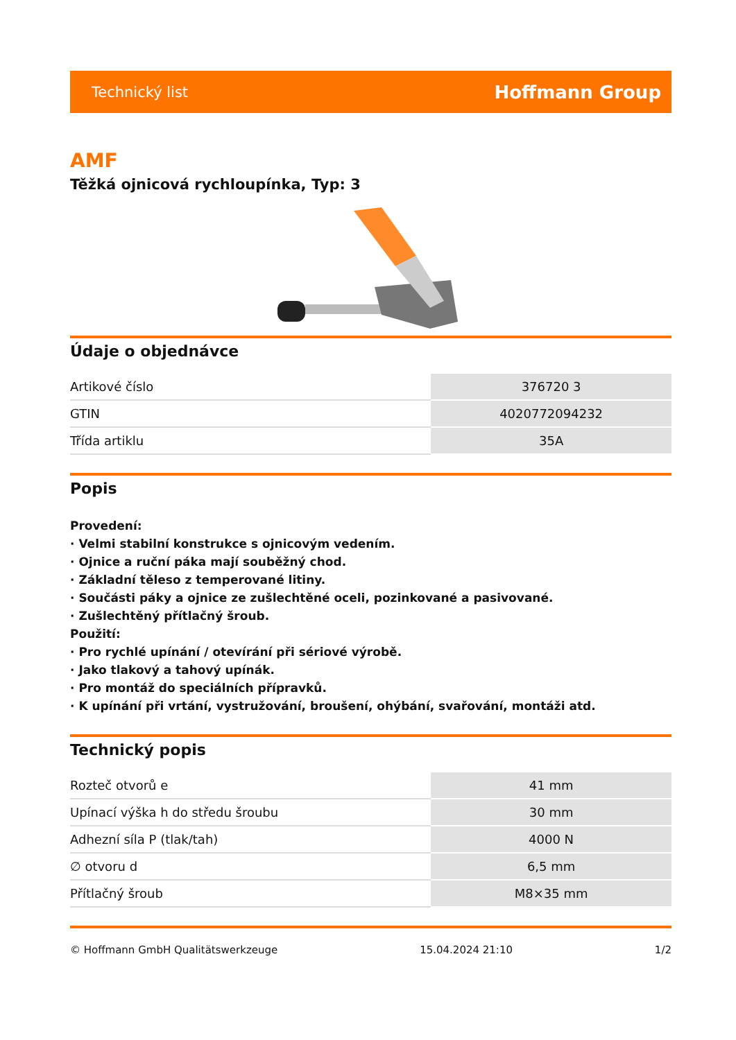Technický list Hoffmann Group
AMF
Těžká ojnicová rychloupínka, Typ: 3
Údaje o objednávce
| Artikové číslo | 376720 3 |
| GTIN | 4020772094232 |
| Třída artiklu | 35A |
Popis
Provedení:
· Velmi stabilní konstrukce s ojnicovým vedením.
· Ojnice a ruční páka mají souběžný chod.
· Základní těleso z temperované litiny.
· Součásti páky a ojnice ze zušlechtěné oceli, pozinkované a pasivované.
· Zušlechtěný přítlačný šroub.
Použití:
· Pro rychlé upínání / otevírání při sériové výrobě.
· Jako tlakový a tahový upínák.
· Pro montáž do speciálních přípravků.
· K upínání při vrtání, vystružování, broušení, ohýbání, svařování, montáži atd.
Technický popis
| Rozteč otvorů e | 41 mm |
| Upínací výška h do středu šroubu | 30 mm |
| Adhezní síla P (tlak/tah) | 4000 N |
| ∅ otvoru d | 6,5 mm |
| Přítlačný šroub | M8×35 mm |
© Hoffmann GmbH Qualitätswerkzeuge 15.04.2024 21:10 1/2